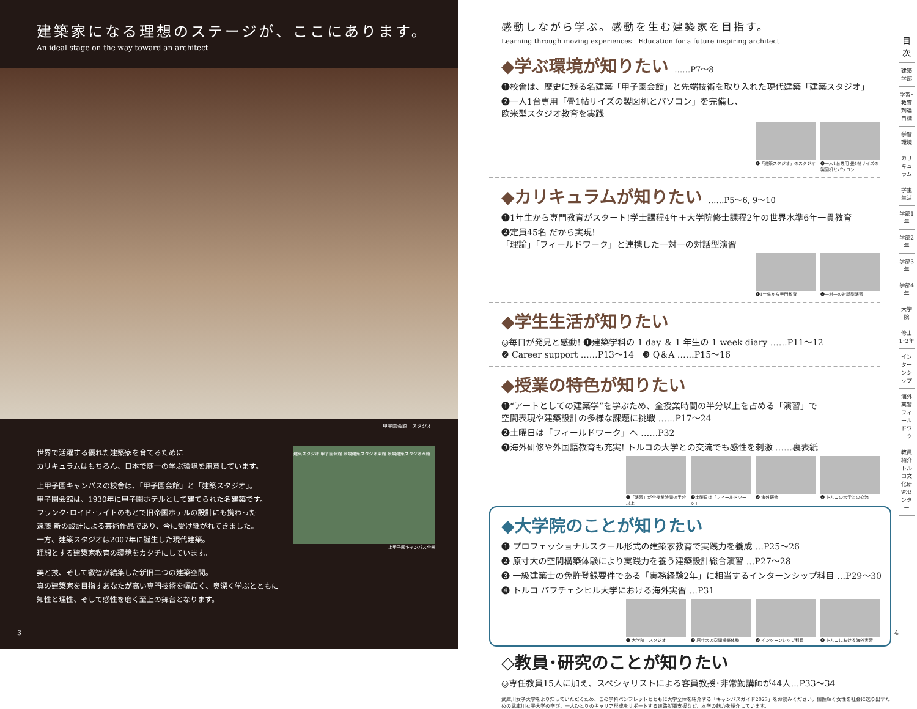建築家になる理想のステージが、ここにあります。
An ideal stage on the way toward an architect
甲子園会館　スタジオ
世界で活躍する優れた建築家を育てるために
カリキュラムはもちろん、日本で随一の学ぶ環境を用意しています。
上甲子園キャンパスの校舎は、「甲子園会館」と「建築スタジオ」。
甲子園会館は、1930年に甲子園ホテルとして建てられた名建築です。
フランク･ロイド･ライトのもとで旧帝国ホテルの設計にも携わった
遠藤 新の設計による芸術作品であり、今に受け継がれてきました。
一方、建築スタジオは2007年に誕生した現代建築。
理想とする建築家教育の環境をカタチにしています。
美と技、そして叡智が結集した新旧二つの建築空間。
真の建築家を目指すあなたが高い専門技術を幅広く、奥深く学ぶとともに
知性と理性、そして感性を磨く至上の舞台となります。
建築スタジオ 甲子園会館 景観建築スタジオ東館 景観建築スタジオ西館
上甲子園キャンパス全景
3
感動しながら学ぶ。感動を生む建築家を目指す。
Learning through moving experiences　Education for a future inspiring architect
◆学ぶ環境が知りたい ……P7～8
❶校舎は、歴史に残る名建築「甲子園会館」と先端技術を取り入れた現代建築「建築スタジオ」
❷一人1台専用「畳1帖サイズの製図机とパソコン」を完備し、
欧米型スタジオ教育を実践
❶「建築スタジオ」のスタジオ ❷一人1台専用 畳1帖サイズの製図机とパソコン
◆カリキュラムが知りたい ……P5～6, 9～10
❶1年生から専門教育がスタート!学士課程4年＋大学院修士課程2年の世界水準6年一貫教育
❷定員45名 だから実現!
「理論」「フィールドワーク」と連携した一対一の対話型演習
❶1年生から専門教育 ❷一対一の対話型演習
◆学生生活が知りたい
◎毎日が発見と感動! ❶建築学科の 1 day ＆ 1 年生の 1 week diary ……P11～12
❷ Career support ……P13～14　❸ Q＆A ……P15～16
◆授業の特色が知りたい
❶“アートとしての建築学”を学ぶため、全授業時間の半分以上を占める「演習」で
空間表現や建築設計の多様な課題に挑戦 ……P17～24
❷土曜日は「フィールドワーク」へ ……P32
❸海外研修や外国語教育も充実! トルコの大学との交流でも感性を刺激 ……裏表紙
❶「演習」が全授業時間の半分以上
❷土曜日は「フィールドワーク」
❸ 海外研修 ❸ トルコの大学との交流
◆大学院のことが知りたい
❶ プロフェッショナルスクール形式の建築家教育で実践力を養成 …P25～26
❷ 原寸大の空間構築体験により実践力を養う建築設計総合演習 …P27～28
❸ 一級建築士の免許登録要件である「実務経験2年」に相当するインターンシップ科目 …P29～30
❹ トルコ バフチェシヒル大学における海外実習 …P31
❶ 大学院　スタジオ ❷ 原寸大の空間構築体験 ❸ インターンシップ科目 ❹ トルコにおける海外実習
◇教員･研究のことが知りたい
◎専任教員15人に加え、スペシャリストによる客員教授･非常勤講師が44人…P33～34
武庫川女子大学をより知っていただくため、この学科パンフレットとともに大学全体を紹介する「キャンパスガイド2023」をお読みください。個性輝く女性を社会に送り出すための武庫川女子大学の学び、一人ひとりのキャリア形成をサポートする進路就職支援など、本学の魅力を紹介しています。
目次
建築学部
学習･教育到達目標
学習環境
カリキュラム
学生生活
学部1年
学部2年
学部3年
学部4年
大学院
修士1･2年
インターンシップ
海外実習 フィールドワーク
教員紹介 トルコ文化研究センター
4